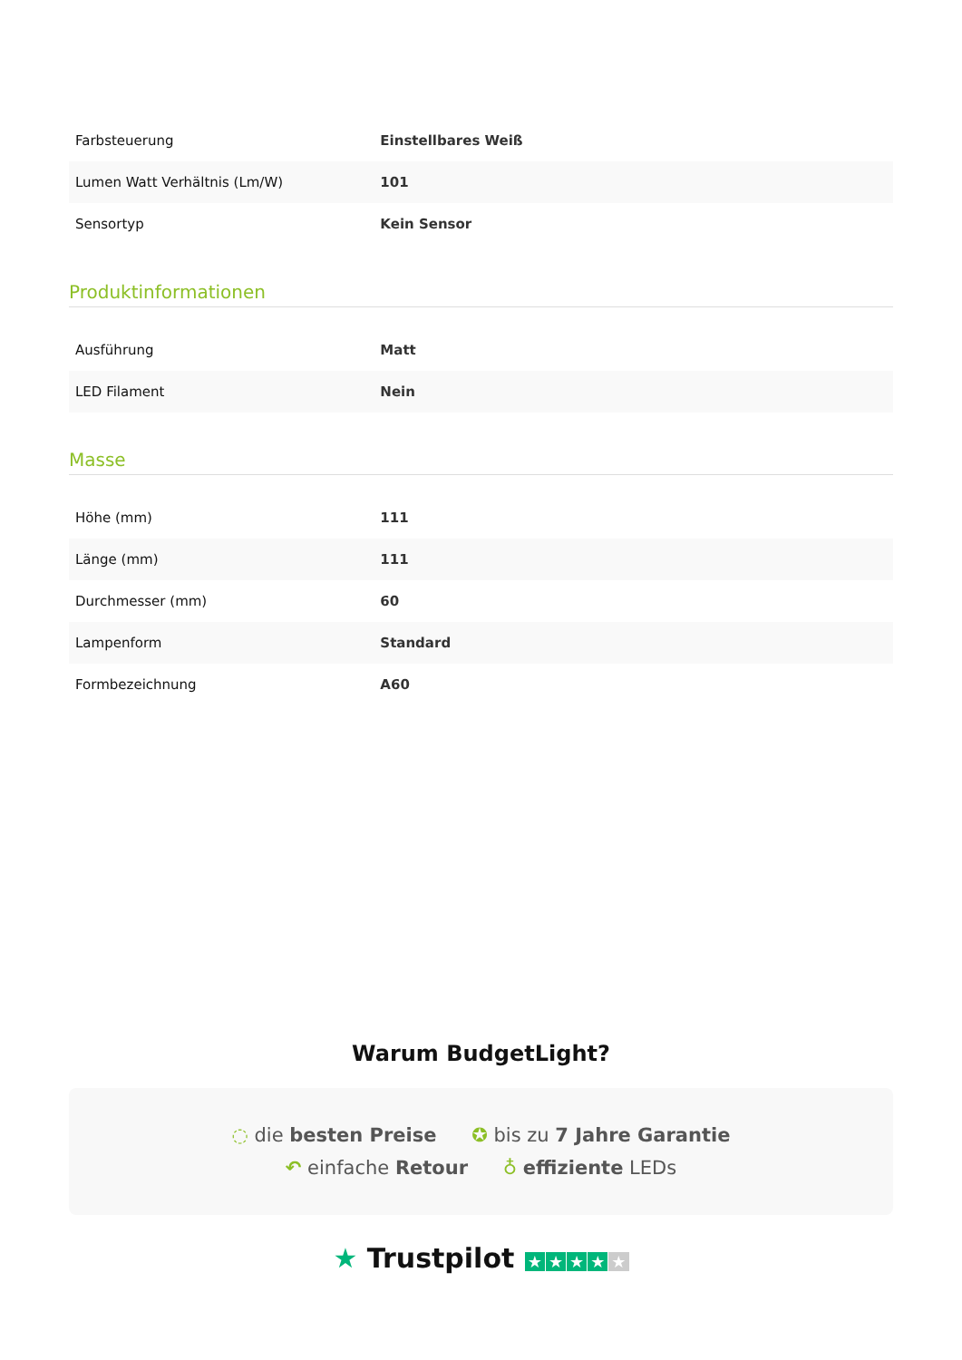| Farbsteuerung | Einstellbares Weiß |
| Lumen Watt Verhältnis (Lm/W) | 101 |
| Sensortyp | Kein Sensor |
Produktinformationen
| Ausführung | Matt |
| LED Filament | Nein |
Masse
| Höhe (mm) | 111 |
| Länge (mm) | 111 |
| Durchmesser (mm) | 60 |
| Lampenform | Standard |
| Formbezeichnung | A60 |
Warum BudgetLight?
◌ die besten Preise ✪ bis zu 7 Jahre Garantie
↶ einfache Retour ♁ effiziente LEDs
★ Trustpilot ★ ★ ★ ★ ★